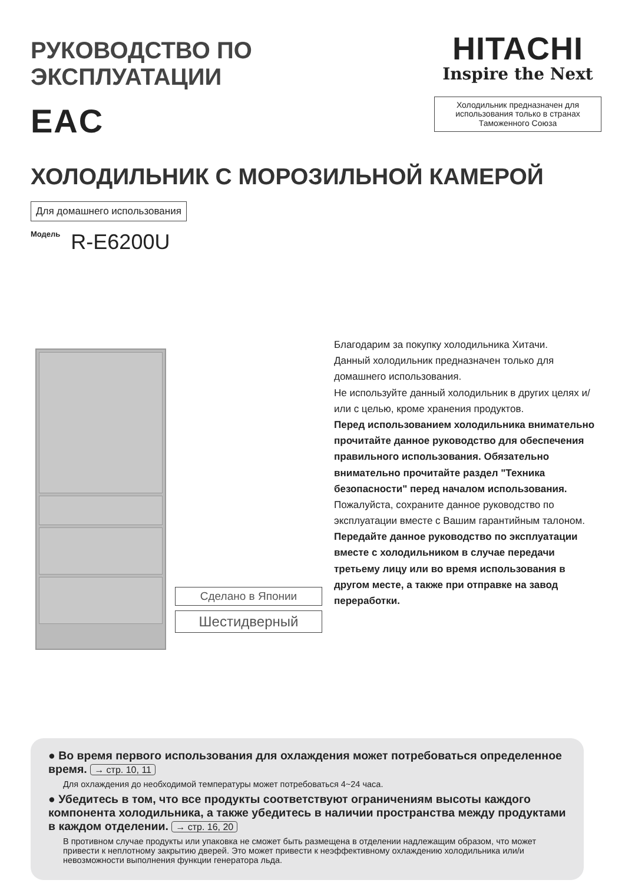РУКОВОДСТВО ПО ЭКСПЛУАТАЦИИ
EAC
HITACHI
Inspire the Next
Холодильник предназначен для использования только в странах Таможенного Союза
ХОЛОДИЛЬНИК С МОРОЗИЛЬНОЙ КАМЕРОЙ
Для домашнего использования
Модель R-E6200U
Сделано в Японии
Шестидверный
Благодарим за покупку холодильника Хитачи.
Данный холодильник предназначен только для домашнего использования.
Не используйте данный холодильник в других целях и/или с целью, кроме хранения продуктов.
Перед использованием холодильника внимательно прочитайте данное руководство для обеспечения правильного использования. Обязательно внимательно прочитайте раздел "Техника безопасности" перед началом использования.
Пожалуйста, сохраните данное руководство по эксплуатации вместе с Вашим гарантийным талоном.
Передайте данное руководство по эксплуатации вместе с холодильником в случае передачи третьему лицу или во время использования в другом месте, а также при отправке на завод переработки.
● Во время первого использования для охлаждения может потребоваться определенное время. → стр. 10, 11
Для охлаждения до необходимой температуры может потребоваться 4~24 часа.
● Убедитесь в том, что все продукты соответствуют ограничениям высоты каждого компонента холодильника, а также убедитесь в наличии пространства между продуктами в каждом отделении. → стр. 16, 20
В противном случае продукты или упаковка не сможет быть размещена в отделении надлежащим образом, что может привести к неплотному закрытию дверей. Это может привести к неэффективному охлаждению холодильника или/и невозможности выполнения функции генератора льда.